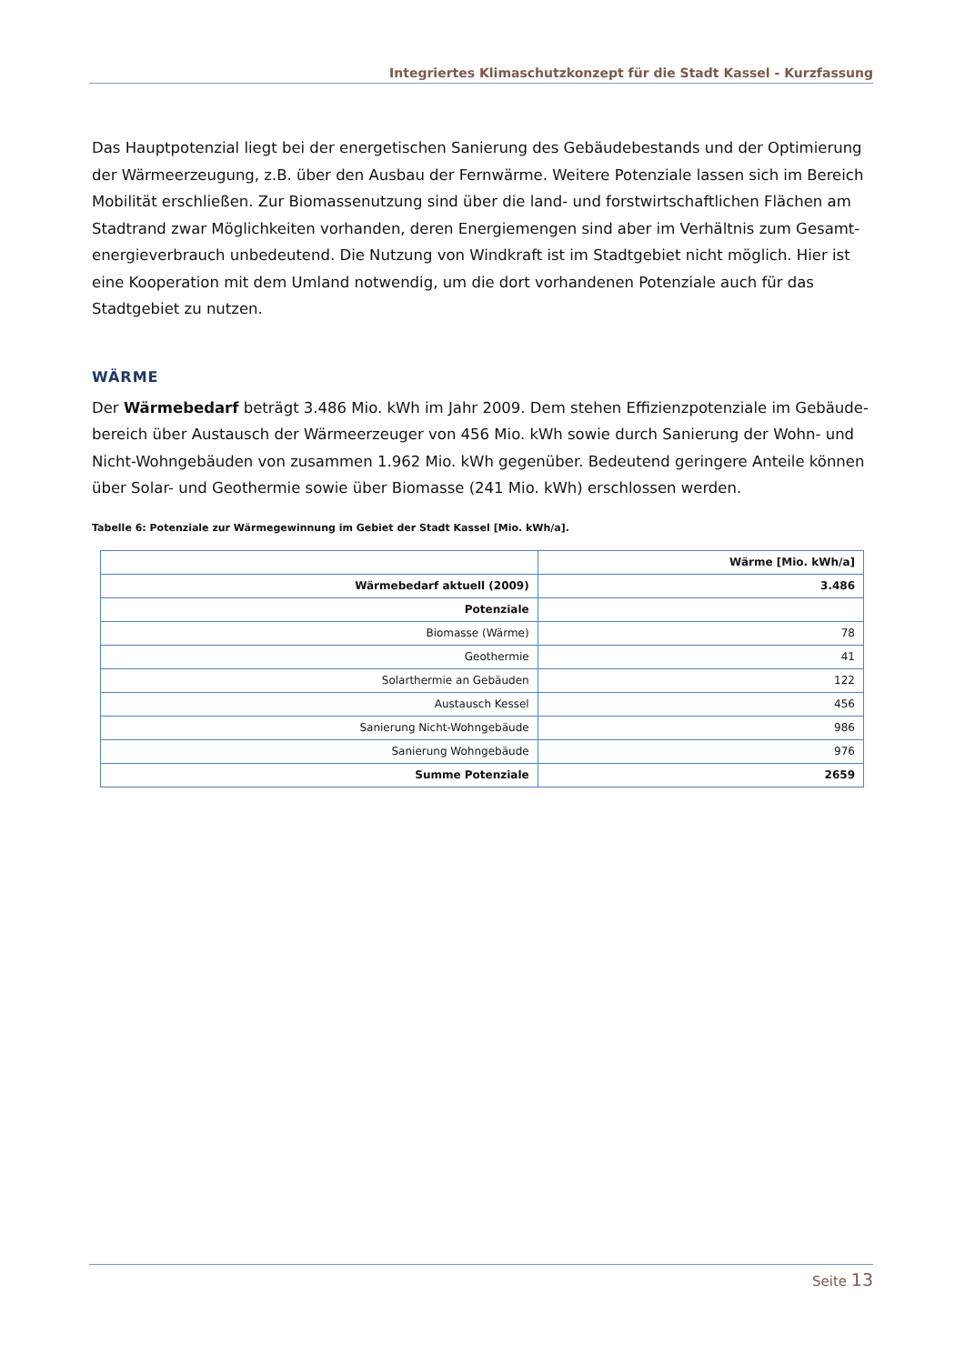Integriertes Klimaschutzkonzept für die Stadt Kassel - Kurzfassung
Das Hauptpotenzial liegt bei der energetischen Sanierung des Gebäudebestands und der Optimierung der Wärmeerzeugung, z.B. über den Ausbau der Fernwärme. Weitere Potenziale lassen sich im Bereich Mobilität erschließen. Zur Biomassenutzung sind über die land- und forstwirtschaftlichen Flächen am Stadtrand zwar Möglichkeiten vorhanden, deren Energiemengen sind aber im Verhältnis zum Gesamt-energieverbrauch unbedeutend. Die Nutzung von Windkraft ist im Stadtgebiet nicht möglich. Hier ist eine Kooperation mit dem Umland notwendig, um die dort vorhandenen Potenziale auch für das Stadtgebiet zu nutzen.
WÄRME
Der Wärmebedarf beträgt 3.486 Mio. kWh im Jahr 2009. Dem stehen Effizienzpotenziale im Gebäude-bereich über Austausch der Wärmeerzeuger von 456 Mio. kWh sowie durch Sanierung der Wohn- und Nicht-Wohngebäuden von zusammen 1.962 Mio. kWh gegenüber. Bedeutend geringere Anteile können über Solar- und Geothermie sowie über Biomasse (241 Mio. kWh) erschlossen werden.
Tabelle 6: Potenziale zur Wärmegewinnung im Gebiet der Stadt Kassel [Mio. kWh/a].
| | Wärme [Mio. kWh/a] |
| --- | --- |
| Wärmebedarf aktuell (2009) | 3.486 |
| Potenziale | |
| Biomasse (Wärme) | 78 |
| Geothermie | 41 |
| Solarthermie an Gebäuden | 122 |
| Austausch Kessel | 456 |
| Sanierung Nicht-Wohngebäude | 986 |
| Sanierung Wohngebäude | 976 |
| Summe Potenziale | 2659 |
Seite 13